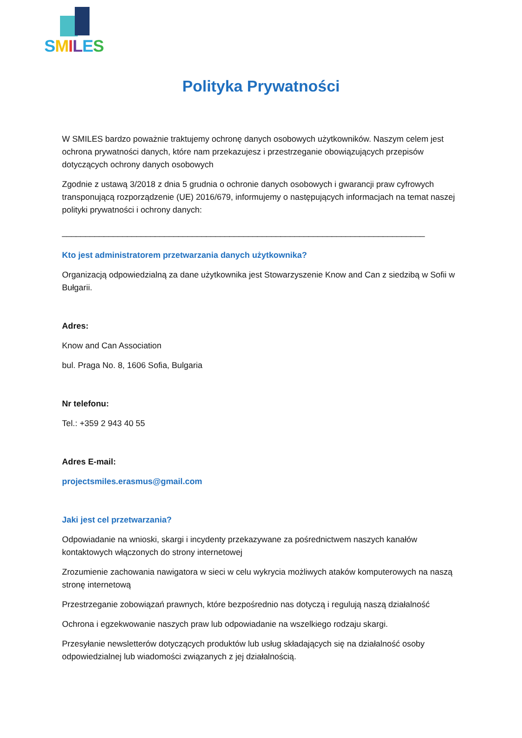SMILES
Polityka Prywatności
W SMILES bardzo poważnie traktujemy ochronę danych osobowych użytkowników. Naszym celem jest ochrona prywatności danych, które nam przekazujesz i przestrzeganie obowiązujących przepisów dotyczących ochrony danych osobowych
Zgodnie z ustawą 3/2018 z dnia 5 grudnia o ochronie danych osobowych i gwarancji praw cyfrowych transponującą rozporządzenie (UE) 2016/679, informujemy o następujących informacjach na temat naszej polityki prywatności i ochrony danych:
______________________________________________________________________________
Kto jest administratorem przetwarzania danych użytkownika?
Organizacją odpowiedzialną za dane użytkownika jest Stowarzyszenie Know and Can z siedzibą w Sofii w Bułgarii.
Adres:
Know and Can Association
bul. Praga No. 8, 1606 Sofia, Bulgaria
Nr telefonu:
Tel.: +359 2 943 40 55
Adres E-mail:
projectsmiles.erasmus@gmail.com
Jaki jest cel przetwarzania?
Odpowiadanie na wnioski, skargi i incydenty przekazywane za pośrednictwem naszych kanałów kontaktowych włączonych do strony internetowej
Zrozumienie zachowania nawigatora w sieci w celu wykrycia możliwych ataków komputerowych na naszą stronę internetową
Przestrzeganie zobowiązań prawnych, które bezpośrednio nas dotyczą i regulują naszą działalność
Ochrona i egzekwowanie naszych praw lub odpowiadanie na wszelkiego rodzaju skargi.
Przesyłanie newsletterów dotyczących produktów lub usług składających się na działalność osoby odpowiedzialnej lub wiadomości związanych z jej działalnością.